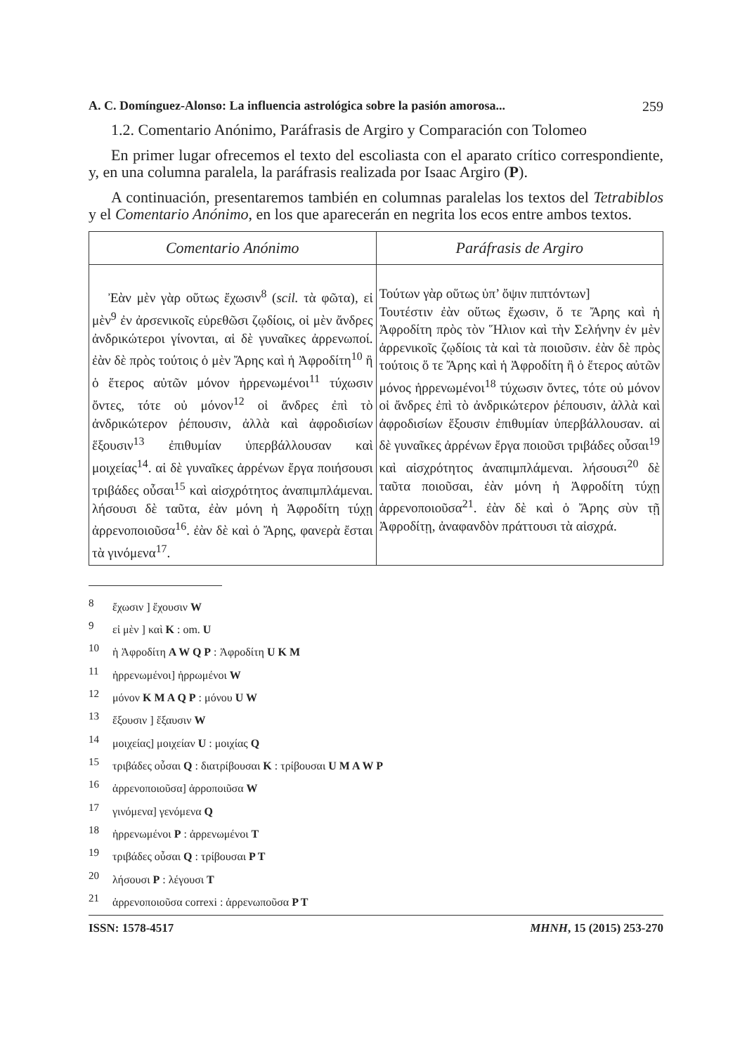A. C. Domínguez-Alonso: La influencia astrológica sobre la pasión amorosa... 259
1.2. Comentario Anónimo, Paráfrasis de Argiro y Comparación con Tolomeo
En primer lugar ofrecemos el texto del escoliasta con el aparato crítico correspondiente, y, en una columna paralela, la paráfrasis realizada por Isaac Argiro (P).
A continuación, presentaremos también en columnas paralelas los textos del Tetrabiblos y el Comentario Anónimo, en los que aparecerán en negrita los ecos entre ambos textos.
| Comentario Anónimo | Paráfrasis de Argiro |
| --- | --- |
| Ἐὰν μὲν γὰρ οὕτως ἔχωσιν<sup>8</sup> ( scil. τὰ φῶτα), εἰ μὲν<sup>9</sup> ἐν ἀρσενικοῖς εὑρεθῶσι ζῳδίοις, οἱ μὲν ἄνδρες ἀνδρικώτεροι γίνονται, αἱ δὲ γυναῖκες ἀρρενωποί. ἐὰν δὲ πρὸς τούτοις ὁ μὲν Ἄρης καὶ ἡ Ἀφροδίτη<sup>10</sup> ἢ ὁ ἕτερος αὐτῶν μόνον ἠρρενωμένοι<sup>11</sup> τύχωσιν ὄντες, τότε οὐ μόνον<sup>12</sup> οἱ ἄνδρες ἐπὶ τὸ ἀνδρικώτερον ῥέπουσιν, ἀλλὰ καὶ ἀφροδισίων ἕξουσιν<sup>13</sup> ἐπιθυμίαν ὑπερβάλλουσαν καὶ μοιχείας<sup>14</sup>. αἱ δὲ γυναῖκες ἀρρένων ἔργα ποιήσουσι τριβάδες οὖσαι<sup>15</sup> καὶ αἰσχρότητος ἀναπιμπλάμεναι. λήσουσι δὲ ταῦτα, ἐὰν μόνη ἡ Ἀφροδίτη τύχῃ ἀρρενοποιοῦσα<sup>16</sup>. ἐὰν δὲ καὶ ὁ Ἄρης, φανερὰ ἔσται τὰ γινόμενα<sup>17</sup>. | Τούτων γὰρ οὕτως ὑπ’ ὄψιν πιπτόντων] Τουτέστιν ἐὰν οὕτως ἔχωσιν, ὅ τε Ἄρης καὶ ἡ Ἀφροδίτη πρὸς τὸν Ἥλιον καὶ τὴν Σελήνην ἐν μὲν ἀρρενικοῖς ζῳδίοις τὰ καὶ τὰ ποιοῦσιν. ἐὰν δὲ πρὸς τούτοις ὅ τε Ἄρης καὶ ἡ Ἀφροδίτη ἢ ὁ ἕτερος αὐτῶν μόνος ἠρρενωμένοι<sup>18</sup> τύχωσιν ὄντες, τότε οὐ μόνον οἱ ἄνδρες ἐπὶ τὸ ἀνδρικώτερον ῥέπουσιν, ἀλλὰ καὶ ἀφροδισίων ἕξουσιν ἐπιθυμίαν ὑπερβάλλουσαν. αἱ δὲ γυναῖκες ἀρρένων ἔργα ποιοῦσι τριβάδες οὖσαι<sup>19</sup> καὶ αἰσχρότητος ἀναπιμπλάμεναι. λήσουσι<sup>20</sup> δὲ ταῦτα ποιοῦσαι, ἐὰν μόνη ἡ Ἀφροδίτη τύχῃ ἀρρενοποιοῦσα<sup>21</sup>. ἐὰν δὲ καὶ ὁ Ἄρης σὺν τῇ Ἀφροδίτῃ, ἀναφανδὸν πράττουσι τὰ αἰσχρά. |
<sup>8</sup> ἔχωσιν ] ἔχουσιν W
<sup>9</sup> εἰ μὲν ] καὶ K : om. U
<sup>10</sup> ἡ Ἀφροδίτη A W Q P : Ἀφροδίτη U K M
<sup>11</sup> ἠρρενωμένοι] ἠρρωμένοι W
<sup>12</sup> μόνον K M A Q P : μόνου U W
<sup>13</sup> ἕξουσιν ] ἕξαυσιν W
<sup>14</sup> μοιχείας] μοιχείαν U : μοιχίας Q
<sup>15</sup> τριβάδες οὖσαι Q : διατρίβουσαι K : τρίβουσαι U M A W P
<sup>16</sup> ἀρρενοποιοῦσα] ἀρροποιῦσα W
<sup>17</sup> γινόμενα] γενόμενα Q
<sup>18</sup> ἠρρενωμένοι P : ἀρρενωμένοι T
<sup>19</sup> τριβάδες οὖσαι Q : τρίβουσαι P T
<sup>20</sup> λήσουσι P : λέγουσι T
<sup>21</sup> ἀρρενοποιοῦσα correxi : ἀρρενωποῦσα P T
ISSN: 1578-4517 MHNH, 15 (2015) 253-270